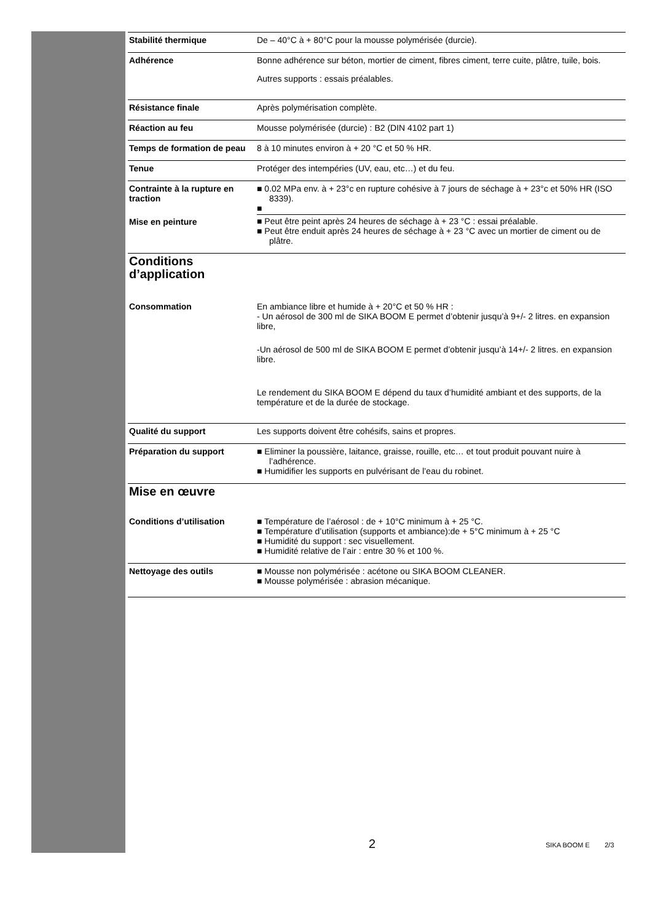Stabilité thermique De – 40°C à + 80°C pour la mousse polymérisée (durcie).
Adhérence Bonne adhérence sur béton, mortier de ciment, fibres ciment, terre cuite, plâtre, tuile, bois.
Autres supports : essais préalables.
Résistance finale Après polymérisation complète.
Réaction au feu Mousse polymérisée (durcie) : B2 (DIN 4102 part 1)
Temps de formation de peau
8 à 10 minutes environ à + 20 °C et 50 % HR.
Tenue Protéger des intempéries (UV, eau, etc…) et du feu.
Contrainte à la rupture en traction
■ 0.02 MPa env. à + 23°c en rupture cohésive à 7 jours de séchage à + 23°c et 50% HR (ISO 8339).
■
Mise en peinture ■ Peut être peint après 24 heures de séchage à + 23 °C : essai préalable.
■ Peut être enduit après 24 heures de séchage à + 23 °C avec un mortier de ciment ou de plâtre.
Conditions
d’application
Consommation En ambiance libre et humide à + 20°C et 50 % HR :
- Un aérosol de 300 ml de SIKA BOOM E permet d’obtenir jusqu’à 9+/- 2 litres. en expansion libre,
-Un aérosol de 500 ml de SIKA BOOM E permet d’obtenir jusqu’à 14+/- 2 litres. en expansion libre.
Le rendement du SIKA BOOM E dépend du taux d’humidité ambiant et des supports, de la température et de la durée de stockage.
Qualité du support Les supports doivent être cohésifs, sains et propres.
Préparation du support ■ Eliminer la poussière, laitance, graisse, rouille, etc… et tout produit pouvant nuire à l’adhérence.
■ Humidifier les supports en pulvérisant de l’eau du robinet.
Mise en œuvre
Conditions d’utilisation ■ Température de l’aérosol : de + 10°C minimum à + 25 °C.
■ Température d’utilisation (supports et ambiance):de + 5°C minimum à + 25 °C
■ Humidité du support : sec visuellement.
■ Humidité relative de l’air : entre 30 % et 100 %.
Nettoyage des outils ■ Mousse non polymérisée : acétone ou SIKA BOOM CLEANER.
■ Mousse polymérisée : abrasion mécanique.
2 SIKA BOOM E 2/3